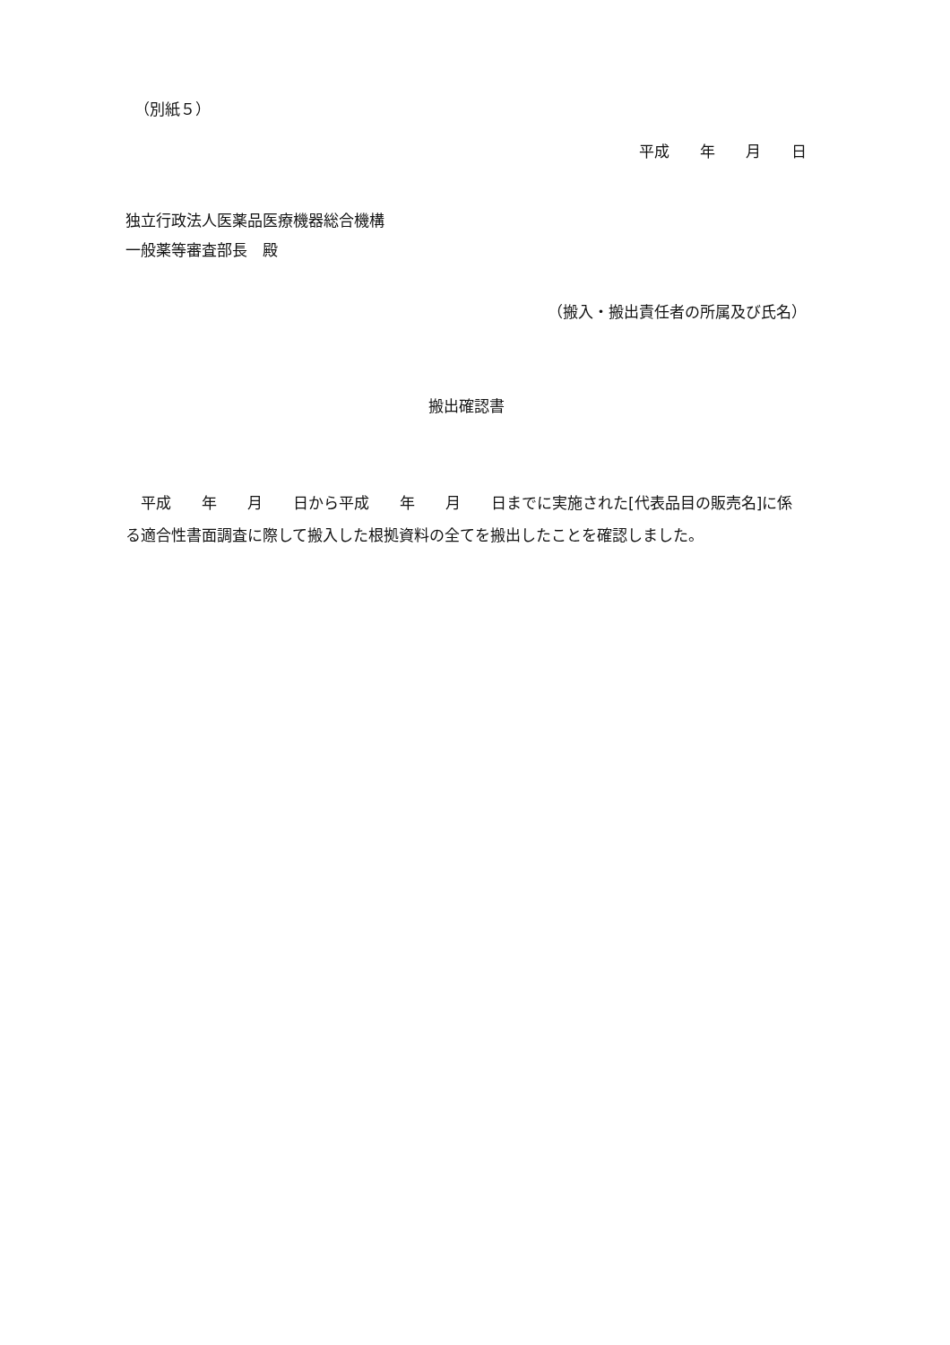（別紙５）
平成　　年　　月　　日
独立行政法人医薬品医療機器総合機構
一般薬等審査部長　殿
（搬入・搬出責任者の所属及び氏名）
搬出確認書
　平成　　年　　月　　日から平成　　年　　月　　日までに実施された[代表品目の販売名]に係る適合性書面調査に際して搬入した根拠資料の全てを搬出したことを確認しました。